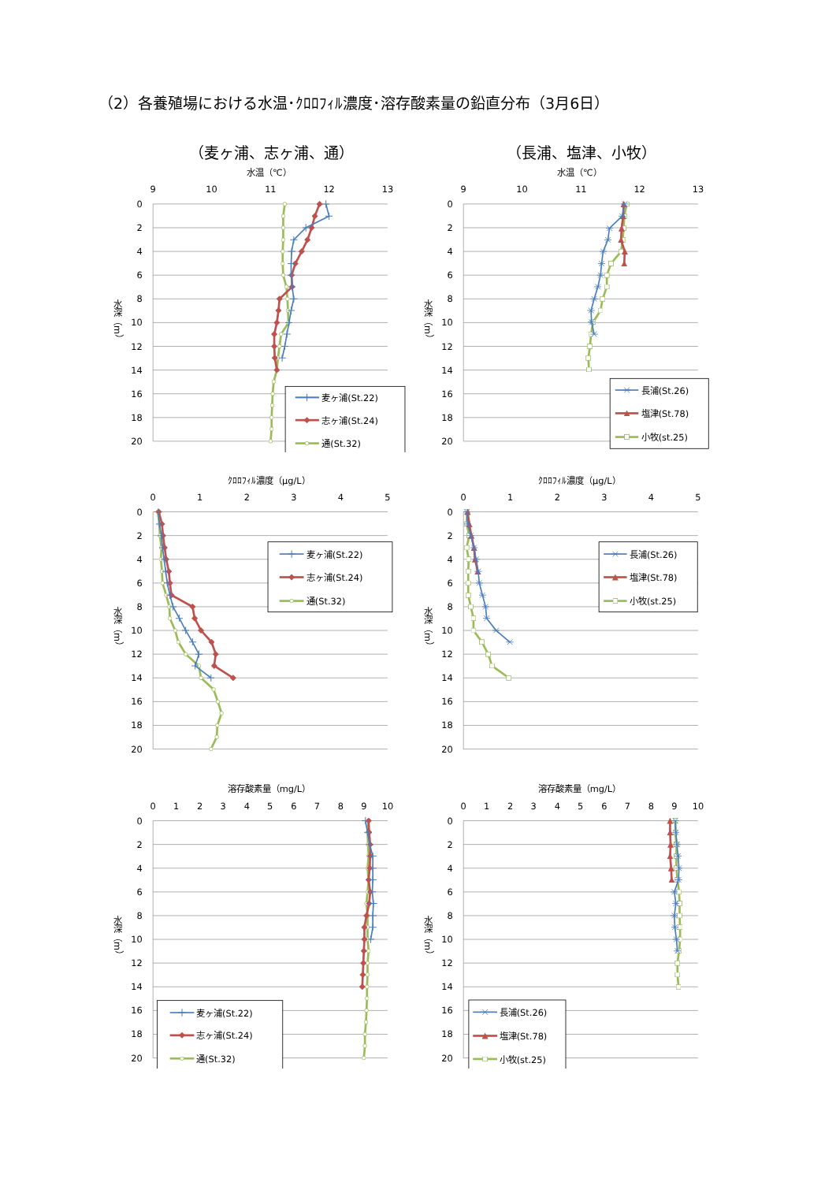（2）各養殖場における水温･ｸﾛﾛﾌｨﾙ濃度･溶存酸素量の鉛直分布（3月6日）
（麦ヶ浦、志ヶ浦、通） （長浦、塩津、小牧）
水温（℃）
9
10
11
12
13
0
2
4
6
8
10
12
14
16
18
20
水深（m）
麦ヶ浦(St.22)
志ヶ浦(St.24)
通(St.32)
水温（℃）
9
10
11
12
13
0
2
4
6
8
10
12
14
16
18
20
水深（m）
長浦(St.26)
塩津(St.78)
小牧(st.25)
ｸﾛﾛﾌｨﾙ濃度（μg/L）
0
1
2
3
4
5
0
2
4
6
8
10
12
14
16
18
20
水深（m）
麦ヶ浦(St.22)
志ヶ浦(St.24)
通(St.32)
ｸﾛﾛﾌｨﾙ濃度（μg/L）
0
1
2
3
4
5
0
2
4
6
8
10
12
14
16
18
20
水深（m）
長浦(St.26)
塩津(St.78)
小牧(st.25)
溶存酸素量（mg/L）
0
1
2
3
4
5
6
7
8
9
10
0
2
4
6
8
10
12
14
16
18
20
水深（m）
麦ヶ浦(St.22)
志ヶ浦(St.24)
通(St.32)
溶存酸素量（mg/L）
0
1
2
3
4
5
6
7
8
9
10
0
2
4
6
8
10
12
14
16
18
20
水深（m）
長浦(St.26)
塩津(St.78)
小牧(st.25)